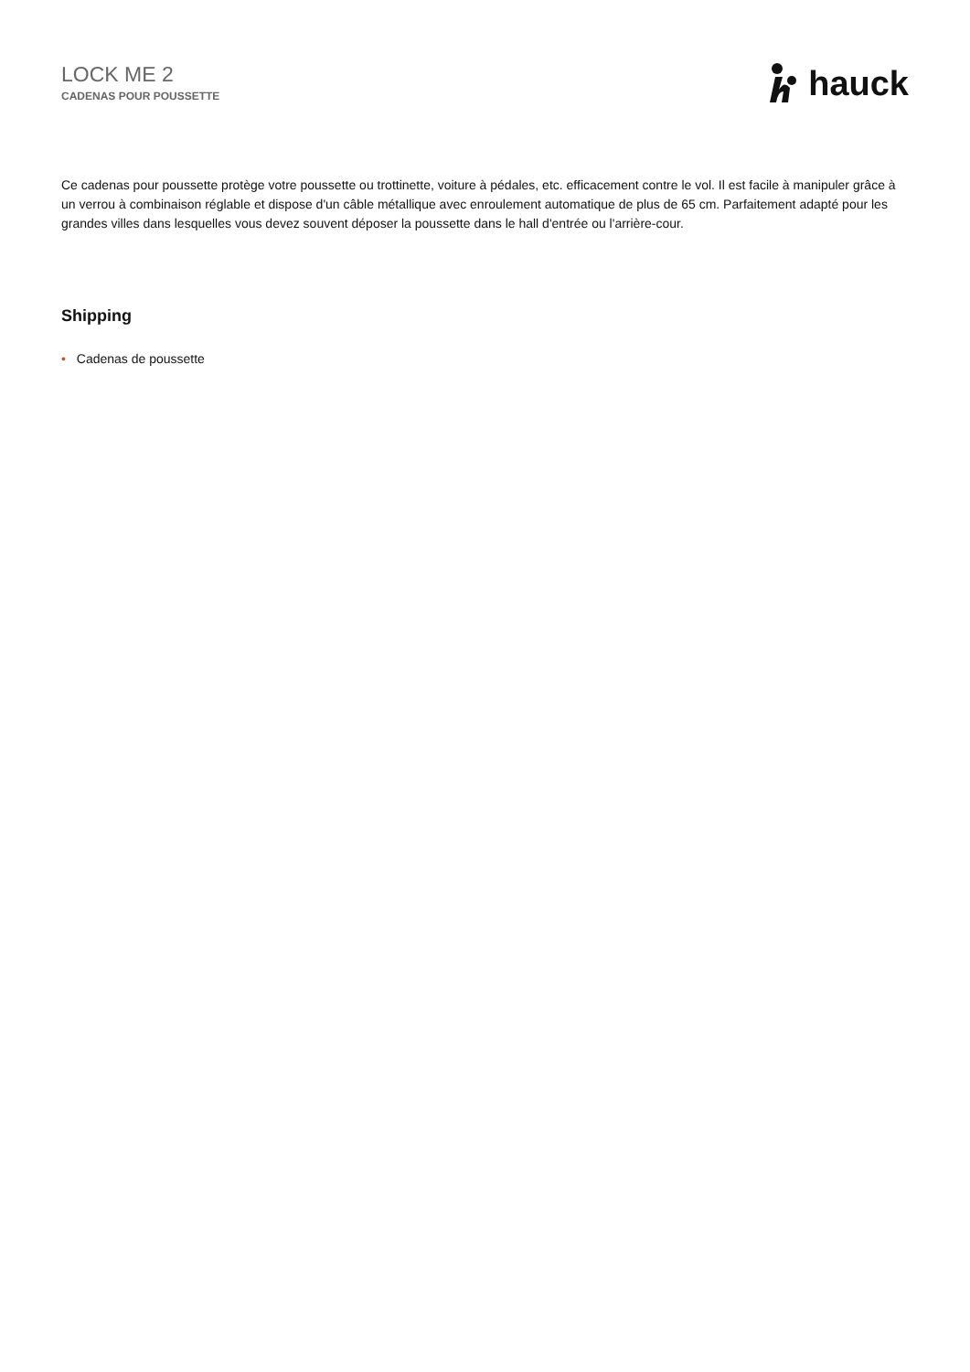LOCK ME 2
CADENAS POUR POUSSETTE
hauck
Ce cadenas pour poussette protège votre poussette ou trottinette, voiture à pédales, etc. efficacement contre le vol. Il est facile à manipuler grâce à un verrou à combinaison réglable et dispose d'un câble métallique avec enroulement automatique de plus de 65 cm. Parfaitement adapté pour les grandes villes dans lesquelles vous devez souvent déposer la poussette dans le hall d'entrée ou l'arrière-cour.
Shipping
• Cadenas de poussette